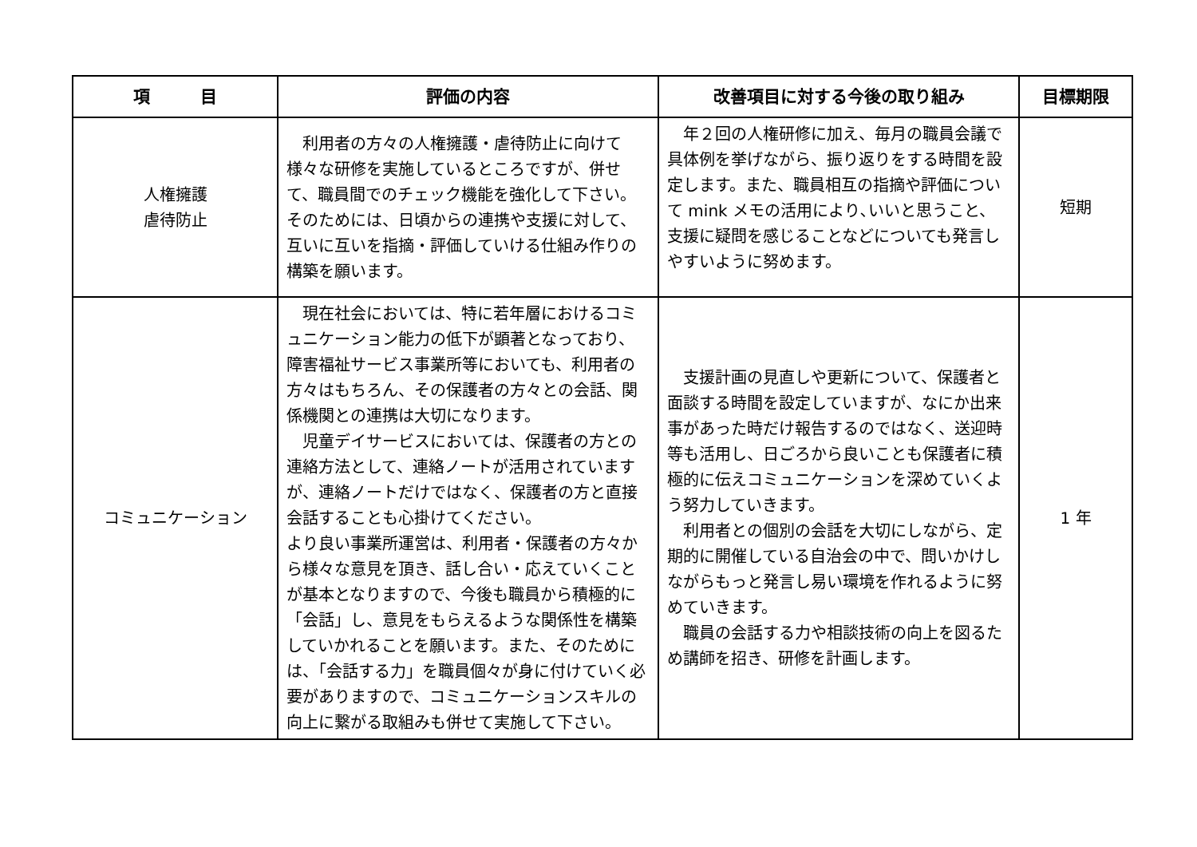| 項 目 | 評価の内容 | 改善項目に対する今後の取り組み | 目標期限 |
| --- | --- | --- | --- |
| 人権擁護 虐待防止 | 利用者の方々の人権擁護・虐待防止に向けて様々な研修を実施しているところですが、併せて、職員間でのチェック機能を強化して下さい。そのためには、日頃からの連携や支援に対して、互いに互いを指摘・評価していける仕組み作りの構築を願います。 | 年２回の人権研修に加え、毎月の職員会議で具体例を挙げながら、振り返りをする時間を設定します。また、職員相互の指摘や評価について mink メモの活用により､いいと思うこと、支援に疑問を感じることなどについても発言しやすいように努めます。 | 短期 |
| コミュニケーション | 現在社会においては、特に若年層におけるコミュニケーション能力の低下が顕著となっており、障害福祉サービス事業所等においても、利用者の方々はもちろん、その保護者の方々との会話、関係機関との連携は大切になります。 児童デイサービスにおいては、保護者の方との連絡方法として、連絡ノートが活用されていますが、連絡ノートだけではなく、保護者の方と直接会話することも心掛けてください。 より良い事業所運営は、利用者・保護者の方々から様々な意見を頂き、話し合い・応えていくことが基本となりますので、今後も職員から積極的に「会話」し、意見をもらえるような関係性を構築していかれることを願います。また、そのためには、「会話する力」を職員個々が身に付けていく必要がありますので、コミュニケーションスキルの向上に繋がる取組みも併せて実施して下さい。 | 支援計画の見直しや更新について、保護者と面談する時間を設定していますが、なにか出来事があった時だけ報告するのではなく、送迎時等も活用し、日ごろから良いことも保護者に積極的に伝えコミュニケーションを深めていくよう努力していきます。 利用者との個別の会話を大切にしながら、定期的に開催している自治会の中で、問いかけしながらもっと発言し易い環境を作れるように努めていきます。 職員の会話する力や相談技術の向上を図るため講師を招き、研修を計画します。 | 1 年 |